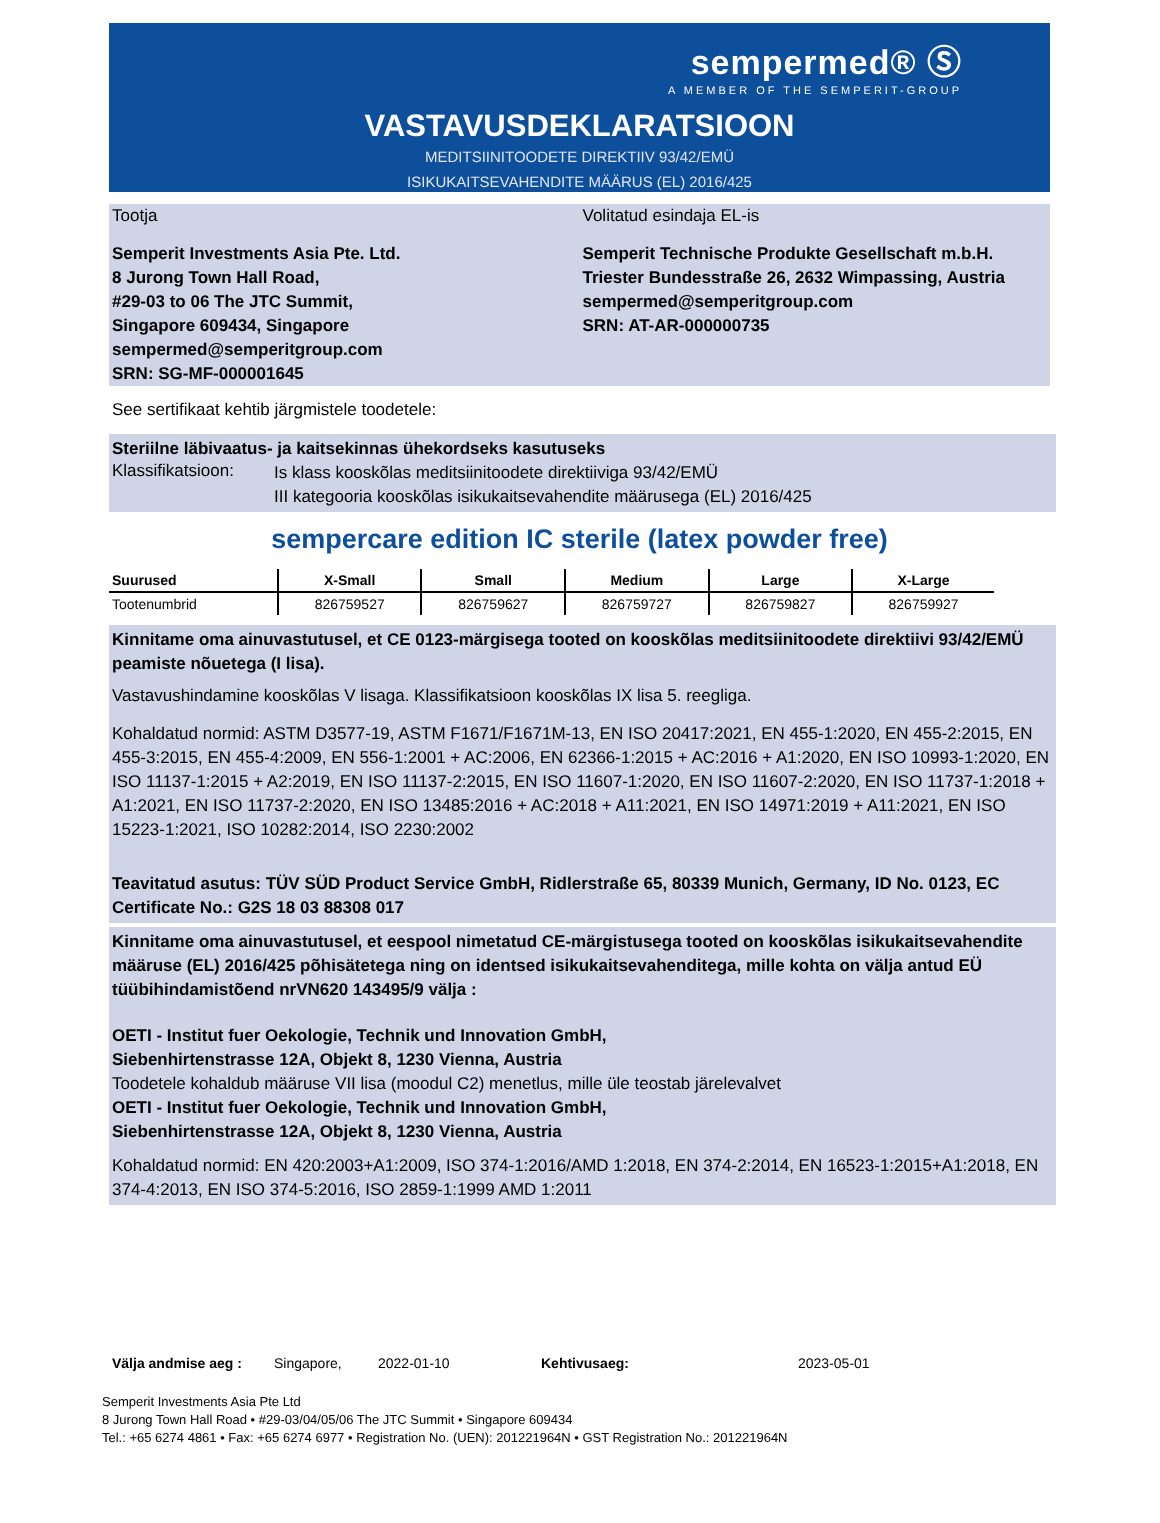sempermed® Ⓢ
A MEMBER OF THE SEMPERIT-GROUP
VASTAVUSDEKLARATSIOON
MEDITSIINITOODETE DIREKTIIV 93/42/EMÜ
ISIKUKAITSEVAHENDITE MÄÄRUS (EL) 2016/425
Tootja
Semperit Investments Asia Pte. Ltd.
8 Jurong Town Hall Road,
#29-03 to 06 The JTC Summit,
Singapore 609434, Singapore
sempermed@semperitgroup.com
SRN: SG-MF-000001645
Volitatud esindaja EL-is
Semperit Technische Produkte Gesellschaft m.b.H.
Triester Bundesstraße 26, 2632 Wimpassing, Austria
sempermed@semperitgroup.com
SRN: AT-AR-000000735
See sertifikaat kehtib järgmistele toodetele:
Steriilne läbivaatus- ja kaitsekinnas ühekordseks kasutuseks
Klassifikatsioon:
Is klass kooskõlas meditsiinitoodete direktiiviga 93/42/EMÜ
III kategooria kooskõlas isikukaitsevahendite määrusega (EL) 2016/425
sempercare edition IC sterile (latex powder free)
| Suurused | X-Small | Small | Medium | Large | X-Large |
| --- | --- | --- | --- | --- | --- |
| Tootenumbrid | 826759527 | 826759627 | 826759727 | 826759827 | 826759927 |
Kinnitame oma ainuvastutusel, et CE 0123-märgisega tooted on kooskõlas meditsiinitoodete direktiivi 93/42/EMÜ peamiste nõuetega (I lisa).
Vastavushindamine kooskõlas V lisaga. Klassifikatsioon kooskõlas IX lisa 5. reegliga.
Kohaldatud normid: ASTM D3577-19, ASTM F1671/F1671M-13, EN ISO 20417:2021, EN 455-1:2020, EN 455-2:2015, EN 455-3:2015, EN 455-4:2009, EN 556-1:2001 + AC:2006, EN 62366-1:2015 + AC:2016 + A1:2020, EN ISO 10993-1:2020, EN ISO 11137-1:2015 + A2:2019, EN ISO 11137-2:2015, EN ISO 11607-1:2020, EN ISO 11607-2:2020, EN ISO 11737-1:2018 + A1:2021, EN ISO 11737-2:2020, EN ISO 13485:2016 + AC:2018 + A11:2021, EN ISO 14971:2019 + A11:2021, EN ISO 15223-1:2021, ISO 10282:2014, ISO 2230:2002
Teavitatud asutus: TÜV SÜD Product Service GmbH, Ridlerstraße 65, 80339 Munich, Germany, ID No. 0123, EC Certificate No.: G2S 18 03 88308 017
Kinnitame oma ainuvastutusel, et eespool nimetatud CE-märgistusega tooted on kooskõlas isikukaitsevahendite määruse (EL) 2016/425 põhisätetega ning on identsed isikukaitsevahenditega, mille kohta on välja antud EÜ tüübihindamistõend nrVN620 143495/9 välja :
OETI - Institut fuer Oekologie, Technik und Innovation GmbH,
Siebenhirtenstrasse 12A, Objekt 8, 1230 Vienna, Austria
Toodetele kohaldub määruse VII lisa (moodul C2) menetlus, mille üle teostab järelevalvet
OETI - Institut fuer Oekologie, Technik und Innovation GmbH,
Siebenhirtenstrasse 12A, Objekt 8, 1230 Vienna, Austria
Kohaldatud normid: EN 420:2003+A1:2009, ISO 374-1:2016/AMD 1:2018, EN 374-2:2014, EN 16523-1:2015+A1:2018, EN 374-4:2013, EN ISO 374-5:2016, ISO 2859-1:1999 AMD 1:2011
Välja andmise aeg : Singapore, 2022-01-10 Kehtivusaeg: 2023-05-01
Semperit Investments Asia Pte Ltd
8 Jurong Town Hall Road • #29-03/04/05/06 The JTC Summit • Singapore 609434
Tel.: +65 6274 4861 • Fax: +65 6274 6977 • Registration No. (UEN): 201221964N • GST Registration No.: 201221964N